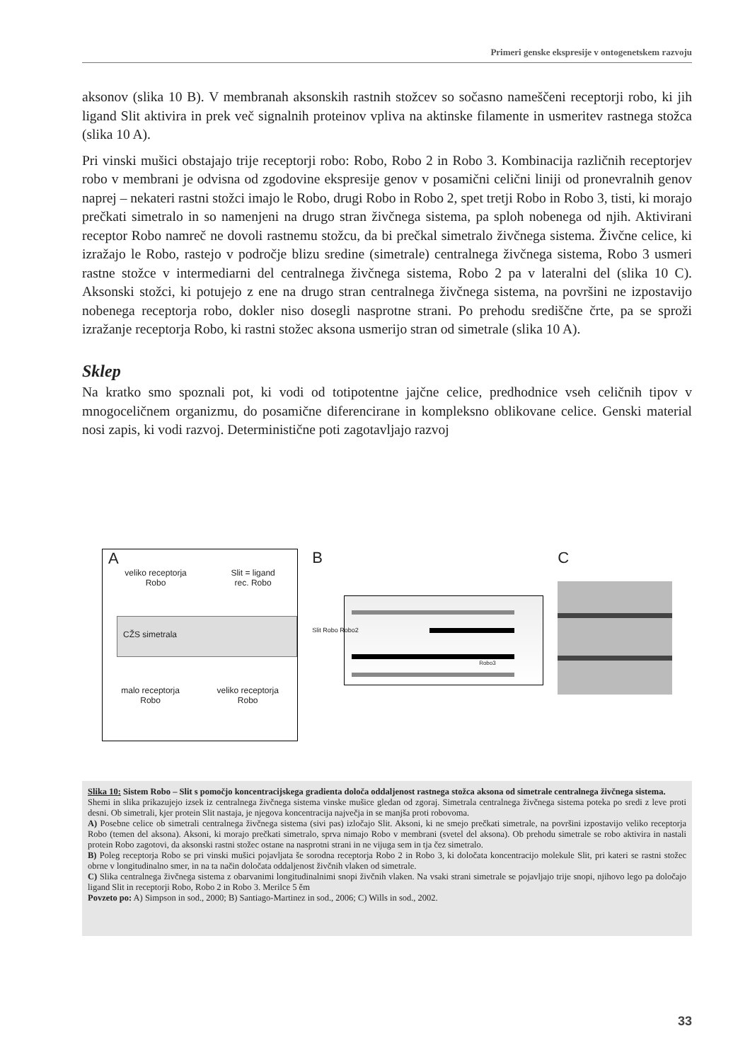Primeri genske ekspresije v ontogenetskem razvoju
aksonov (slika 10 B). V membranah aksonskih rastnih stožcev so sočasno nameščeni receptorji robo, ki jih ligand Slit aktivira in prek več signalnih proteinov vpliva na aktinske filamente in usmeritev rastnega stožca (slika 10 A).
Pri vinski mušici obstajajo trije receptorji robo: Robo, Robo 2 in Robo 3. Kombinacija različnih receptorjev robo v membrani je odvisna od zgodovine ekspresije genov v posamični celični liniji od pronevralnih genov naprej – nekateri rastni stožci imajo le Robo, drugi Robo in Robo 2, spet tretji Robo in Robo 3, tisti, ki morajo prečkati simetralo in so namenjeni na drugo stran živčnega sistema, pa sploh nobenega od njih. Aktivirani receptor Robo namreč ne dovoli rastnemu stožcu, da bi prečkal simetralo živčnega sistema. Živčne celice, ki izražajo le Robo, rastejo v področje blizu sredine (simetrale) centralnega živčnega sistema, Robo 3 usmeri rastne stožce v intermediarni del centralnega živčnega sistema, Robo 2 pa v lateralni del (slika 10 C). Aksonski stožci, ki potujejo z ene na drugo stran centralnega živčnega sistema, na površini ne izpostavijo nobenega receptorja robo, dokler niso dosegli nasprotne strani. Po prehodu središčne črte, pa se sproži izražanje receptorja Robo, ki rastni stožec aksona usmerijo stran od simetrale (slika 10 A).
Sklep
Na kratko smo spoznali pot, ki vodi od totipotentne jajčne celice, predhodnice vseh celičnih tipov v mnogoceličnem organizmu, do posamične diferencirane in kompleksno oblikovane celice. Genski material nosi zapis, ki vodi razvoj. Deterministične poti zagotavljajo razvoj
A
veliko receptorja
Robo Slit = ligand
rec. Robo
CŽS simetrala
malo receptorja
Robo veliko receptorja
Robo
B
Robo3
Slit Robo Robo2
C
Slika 10: Sistem Robo – Slit s pomočjo koncentracijskega gradienta določa oddaljenost rastnega stožca aksona od simetrale centralnega živčnega sistema.
Shemi in slika prikazujejo izsek iz centralnega živčnega sistema vinske mušice gledan od zgoraj. Simetrala centralnega živčnega sistema poteka po sredi z leve proti desni. Ob simetrali, kjer protein Slit nastaja, je njegova koncentracija največja in se manjša proti robovoma.
A) Posebne celice ob simetrali centralnega živčnega sistema (sivi pas) izločajo Slit. Aksoni, ki ne smejo prečkati simetrale, na površini izpostavijo veliko receptorja Robo (temen del aksona). Aksoni, ki morajo prečkati simetralo, sprva nimajo Robo v membrani (svetel del aksona). Ob prehodu simetrale se robo aktivira in nastali protein Robo zagotovi, da aksonski rastni stožec ostane na nasprotni strani in ne vijuga sem in tja čez simetralo.
B) Poleg receptorja Robo se pri vinski mušici pojavljata še sorodna receptorja Robo 2 in Robo 3, ki določata koncentracijo molekule Slit, pri kateri se rastni stožec obrne v longitudinalno smer, in na ta način določata oddaljenost živčnih vlaken od simetrale.
C) Slika centralnega živčnega sistema z obarvanimi longitudinalnimi snopi živčnih vlaken. Na vsaki strani simetrale se pojavljajo trije snopi, njihovo lego pa določajo ligand Slit in receptorji Robo, Robo 2 in Robo 3. Merilce 5 ěm
Povzeto po: A) Simpson in sod., 2000; B) Santiago-Martinez in sod., 2006; C) Wills in sod., 2002.
33